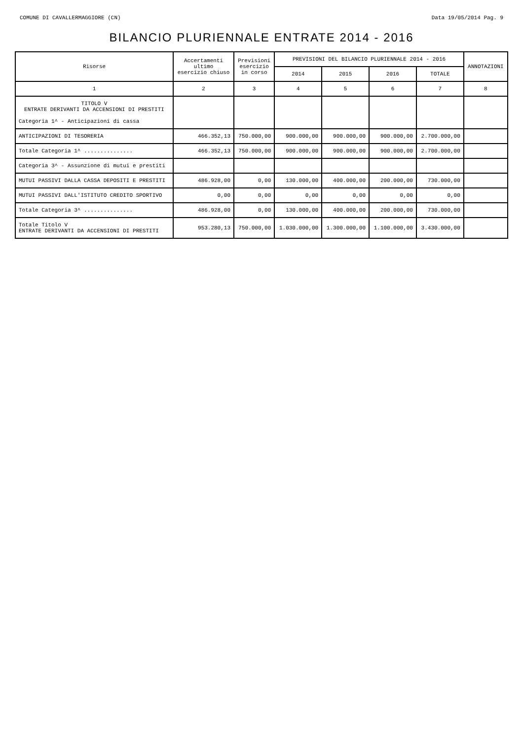COMUNE DI CAVALLERMAGGIORE (CN) Data 19/05/2014 Pag. 9
BILANCIO PLURIENNALE ENTRATE 2014 - 2016
| Risorse | Accertamenti ultimo esercizio chiuso | Previsioni esercizio in corso | PREVISIONI DEL BILANCIO PLURIENNALE 2014 - 2016 | | | | ANNOTAZIONI |
| --- | --- | --- | --- | --- | --- | --- | --- |
| | | | 2014 | 2015 | 2016 | TOTALE | |
| 1 | 2 | 3 | 4 | 5 | 6 | 7 | 8 |
| TITOLO V ENTRATE DERIVANTI DA ACCENSIONI DI PRESTITI Categoria 1^ - Anticipazioni di cassa | | | | | | | |
| ANTICIPAZIONI DI TESORERIA | 466.352,13 | 750.000,00 | 900.000,00 | 900.000,00 | 900.000,00 | 2.700.000,00 | |
| Totale Categoria 1^ ............... | 466.352,13 | 750.000,00 | 900.000,00 | 900.000,00 | 900.000,00 | 2.700.000,00 | |
| Categoria 3^ - Assunzione di mutui e prestiti | | | | | | | |
| MUTUI PASSIVI DALLA CASSA DEPOSITI E PRESTITI | 486.928,00 | 0,00 | 130.000,00 | 400.000,00 | 200.000,00 | 730.000,00 | |
| MUTUI PASSIVI DALL'ISTITUTO CREDITO SPORTIVO | 0,00 | 0,00 | 0,00 | 0,00 | 0,00 | 0,00 | |
| Totale Categoria 3^ ............... | 486.928,00 | 0,00 | 130.000,00 | 400.000,00 | 200.000,00 | 730.000,00 | |
| Totale Titolo V ENTRATE DERIVANTI DA ACCENSIONI DI PRESTITI | 953.280,13 | 750.000,00 | 1.030.000,00 | 1.300.000,00 | 1.100.000,00 | 3.430.000,00 | |